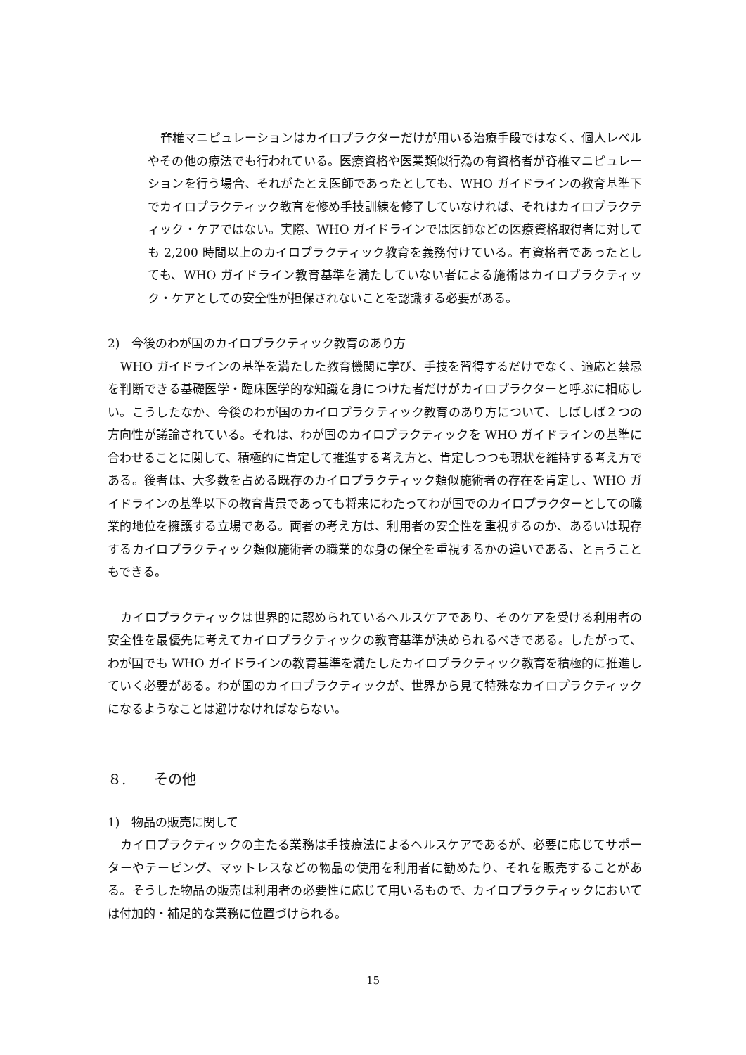脊椎マニピュレーションはカイロプラクターだけが用いる治療手段ではなく、個人レベルやその他の療法でも行われている。医療資格や医業類似行為の有資格者が脊椎マニピュレーションを行う場合、それがたとえ医師であったとしても、WHO ガイドラインの教育基準下でカイロプラクティック教育を修め手技訓練を修了していなければ、それはカイロプラクティック・ケアではない。実際、WHO ガイドラインでは医師などの医療資格取得者に対しても 2,200 時間以上のカイロプラクティック教育を義務付けている。有資格者であったとしても、WHO ガイドライン教育基準を満たしていない者による施術はカイロプラクティック・ケアとしての安全性が担保されないことを認識する必要がある。
2)　今後のわが国のカイロプラクティック教育のあり方
WHO ガイドラインの基準を満たした教育機関に学び、手技を習得するだけでなく、適応と禁忌を判断できる基礎医学・臨床医学的な知識を身につけた者だけがカイロプラクターと呼ぶに相応しい。こうしたなか、今後のわが国のカイロプラクティック教育のあり方について、しばしば２つの方向性が議論されている。それは、わが国のカイロプラクティックを WHO ガイドラインの基準に合わせることに関して、積極的に肯定して推進する考え方と、肯定しつつも現状を維持する考え方である。後者は、大多数を占める既存のカイロプラクティック類似施術者の存在を肯定し、WHO ガイドラインの基準以下の教育背景であっても将来にわたってわが国でのカイロプラクターとしての職業的地位を擁護する立場である。両者の考え方は、利用者の安全性を重視するのか、あるいは現存するカイロプラクティック類似施術者の職業的な身の保全を重視するかの違いである、と言うこともできる。
カイロプラクティックは世界的に認められているヘルスケアであり、そのケアを受ける利用者の安全性を最優先に考えてカイロプラクティックの教育基準が決められるべきである。したがって、わが国でも WHO ガイドラインの教育基準を満たしたカイロプラクティック教育を積極的に推進していく必要がある。わが国のカイロプラクティックが、世界から見て特殊なカイロプラクティックになるようなことは避けなければならない。
８.　　その他
1)　物品の販売に関して
カイロプラクティックの主たる業務は手技療法によるヘルスケアであるが、必要に応じてサポーターやテーピング、マットレスなどの物品の使用を利用者に勧めたり、それを販売することがある。そうした物品の販売は利用者の必要性に応じて用いるもので、カイロプラクティックにおいては付加的・補足的な業務に位置づけられる。
15